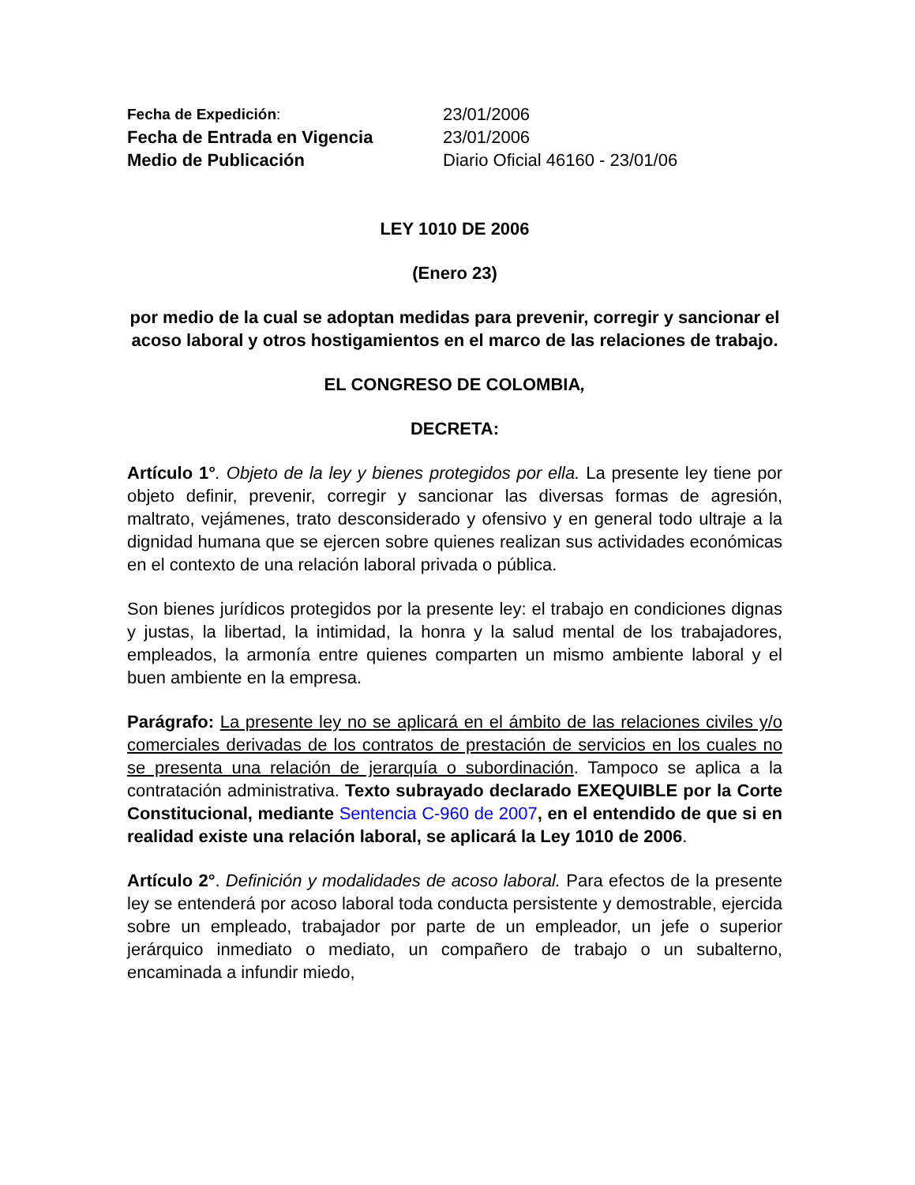Fecha de Expedición:
23/01/2006
Fecha de Entrada en Vigencia
23/01/2006
Medio de Publicación
Diario Oficial 46160 - 23/01/06
LEY 1010 DE 2006
(Enero 23)
por medio de la cual se adoptan medidas para prevenir, corregir y sancionar el acoso laboral y otros hostigamientos en el marco de las relaciones de trabajo.
EL CONGRESO DE COLOMBIA,
DECRETA:
Artículo 1°. Objeto de la ley y bienes protegidos por ella. La presente ley tiene por objeto definir, prevenir, corregir y sancionar las diversas formas de agresión, maltrato, vejámenes, trato desconsiderado y ofensivo y en general todo ultraje a la dignidad humana que se ejercen sobre quienes realizan sus actividades económicas en el contexto de una relación laboral privada o pública.
Son bienes jurídicos protegidos por la presente ley: el trabajo en condiciones dignas y justas, la libertad, la intimidad, la honra y la salud mental de los trabajadores, empleados, la armonía entre quienes comparten un mismo ambiente laboral y el buen ambiente en la empresa.
Parágrafo: La presente ley no se aplicará en el ámbito de las relaciones civiles y/o comerciales derivadas de los contratos de prestación de servicios en los cuales no se presenta una relación de jerarquía o subordinación. Tampoco se aplica a la contratación administrativa. Texto subrayado declarado EXEQUIBLE por la Corte Constitucional, mediante Sentencia C-960 de 2007, en el entendido de que si en realidad existe una relación laboral, se aplicará la Ley 1010 de 2006.
Artículo 2°. Definición y modalidades de acoso laboral. Para efectos de la presente ley se entenderá por acoso laboral toda conducta persistente y demostrable, ejercida sobre un empleado, trabajador por parte de un empleador, un jefe o superior jerárquico inmediato o mediato, un compañero de trabajo o un subalterno, encaminada a infundir miedo,